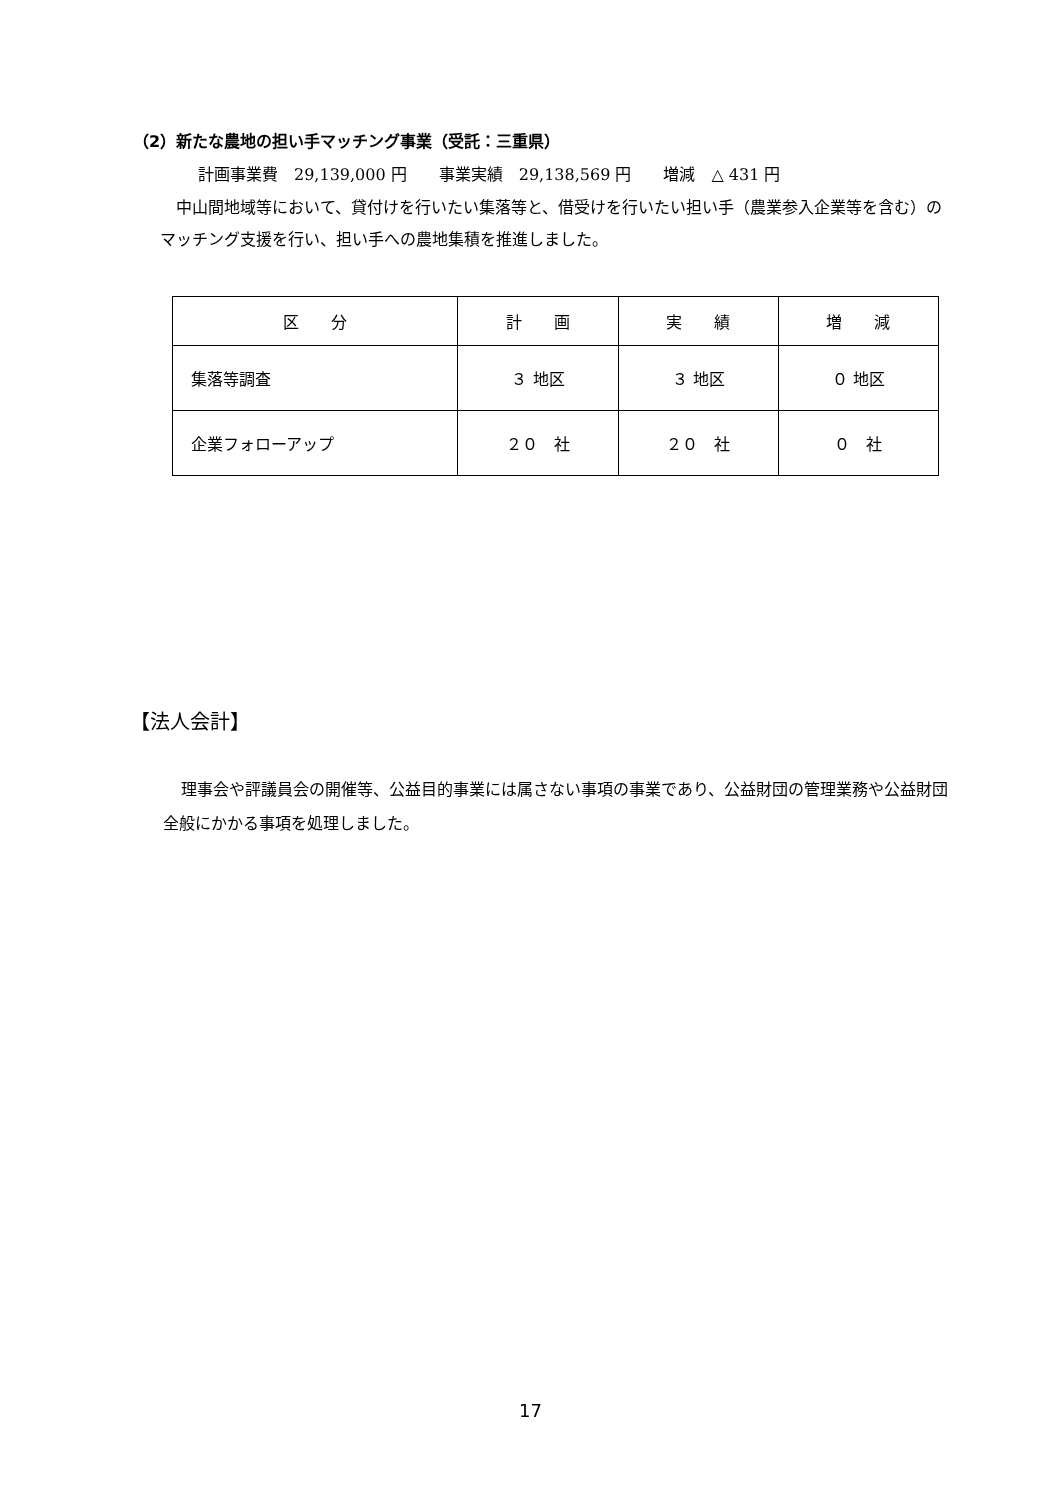（2）新たな農地の担い手マッチング事業（受託：三重県）
計画事業費　29,139,000 円　　事業実績　29,138,569 円　　増減　△ 431 円
中山間地域等において、貸付けを行いたい集落等と、借受けを行いたい担い手（農業参入企業等を含む）のマッチング支援を行い、担い手への農地集積を推進しました。
| 区 分 | 計 画 | 実 績 | 増 減 |
| 集落等調査 | ３ 地区 | ３ 地区 | ０ 地区 |
| 企業フォローアップ | ２０ 社 | ２０ 社 | ０ 社 |
【法人会計】
理事会や評議員会の開催等、公益目的事業には属さない事項の事業であり、公益財団の管理業務や公益財団全般にかかる事項を処理しました。
17